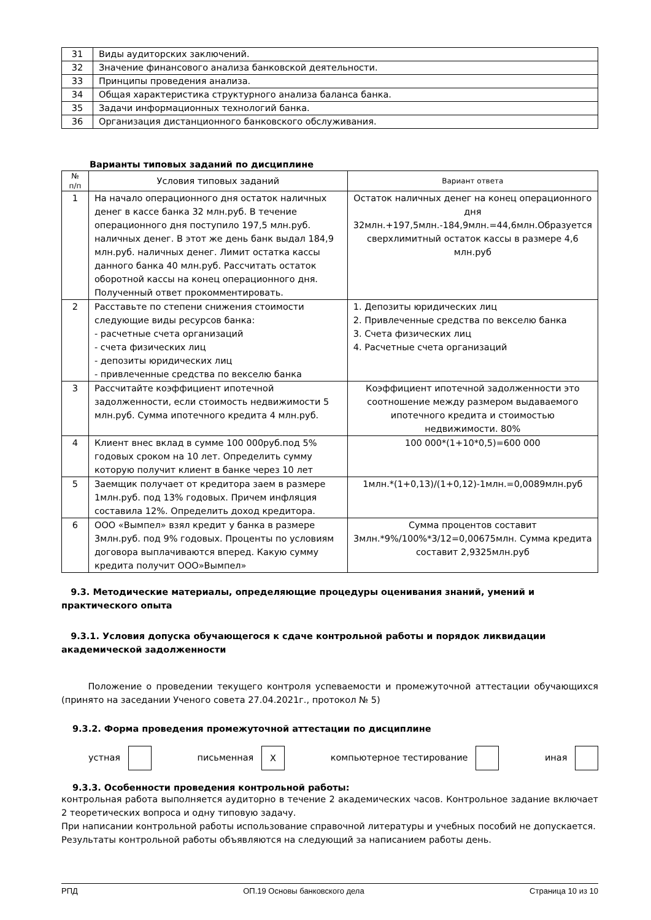| 31 | Виды аудиторских заключений. |
| 32 | Значение финансового анализа банковской деятельности. |
| 33 | Принципы проведения анализа. |
| 34 | Общая характеристика структурного анализа баланса банка. |
| 35 | Задачи информационных технологий банка. |
| 36 | Организация дистанционного банковского обслуживания. |
Варианты типовых заданий по дисциплине
| № п/п | Условия типовых заданий | Вариант ответа |
| --- | --- | --- |
| 1 | На начало операционного дня остаток наличных денег в кассе банка 32 млн.руб. В течение операционного дня поступило 197,5 млн.руб. наличных денег. В этот же день банк выдал 184,9 млн.руб. наличных денег. Лимит остатка кассы данного банка 40 млн.руб. Рассчитать остаток оборотной кассы на конец операционного дня. Полученный ответ прокомментировать. | Остаток наличных денег на конец операционного дня 32млн.+197,5млн.-184,9млн.=44,6млн.Образуется сверхлимитный остаток кассы в размере 4,6 млн.руб |
| 2 | Расставьте по степени снижения стоимости следующие виды ресурсов банка: - расчетные счета организаций - счета физических лиц - депозиты юридических лиц - привлеченные средства по векселю банка | 1. Депозиты юридических лиц 2. Привлеченные средства по векселю банка 3. Счета физических лиц 4. Расчетные счета организаций |
| 3 | Рассчитайте коэффициент ипотечной задолженности, если стоимость недвижимости 5 млн.руб. Сумма ипотечного кредита 4 млн.руб. | Коэффициент ипотечной задолженности это соотношение между размером выдаваемого ипотечного кредита и стоимостью недвижимости. 80% |
| 4 | Клиент внес вклад в сумме 100 000руб.под 5% годовых сроком на 10 лет. Определить сумму которую получит клиент в банке через 10 лет | 100 000*(1+10*0,5)=600 000 |
| 5 | Заемщик получает от кредитора заем в размере 1млн.руб. под 13% годовых. Причем инфляция составила 12%. Определить доход кредитора. | 1млн.*(1+0,13)/(1+0,12)-1млн.=0,0089млн.руб |
| 6 | ООО «Вымпел» взял кредит у банка в размере 3млн.руб. под 9% годовых. Проценты по условиям договора выплачиваются вперед. Какую сумму кредита получит ООО»Вымпел» | Сумма процентов составит 3млн.*9%/100%*3/12=0,00675млн. Сумма кредита составит 2,9325млн.руб |
9.3. Методические материалы, определяющие процедуры оценивания знаний, умений и практического опыта
9.3.1. Условия допуска обучающегося к сдаче контрольной работы и порядок ликвидации академической задолженности
Положение о проведении текущего контроля успеваемости и промежуточной аттестации обучающихся (принято на заседании Ученого совета 27.04.2021г., протокол № 5)
9.3.2. Форма проведения промежуточной аттестации по дисциплине
устная письменная Х компьютерное тестирование иная
9.3.3. Особенности проведения контрольной работы:
контрольная работа выполняется аудиторно в течение 2 академических часов. Контрольное задание включает 2 теоретических вопроса и одну типовую задачу.
При написании контрольной работы использование справочной литературы и учебных пособий не допускается.
Результаты контрольной работы объявляются на следующий за написанием работы день.
РПД ОП.19 Основы банковского дела Страница 10 из 10